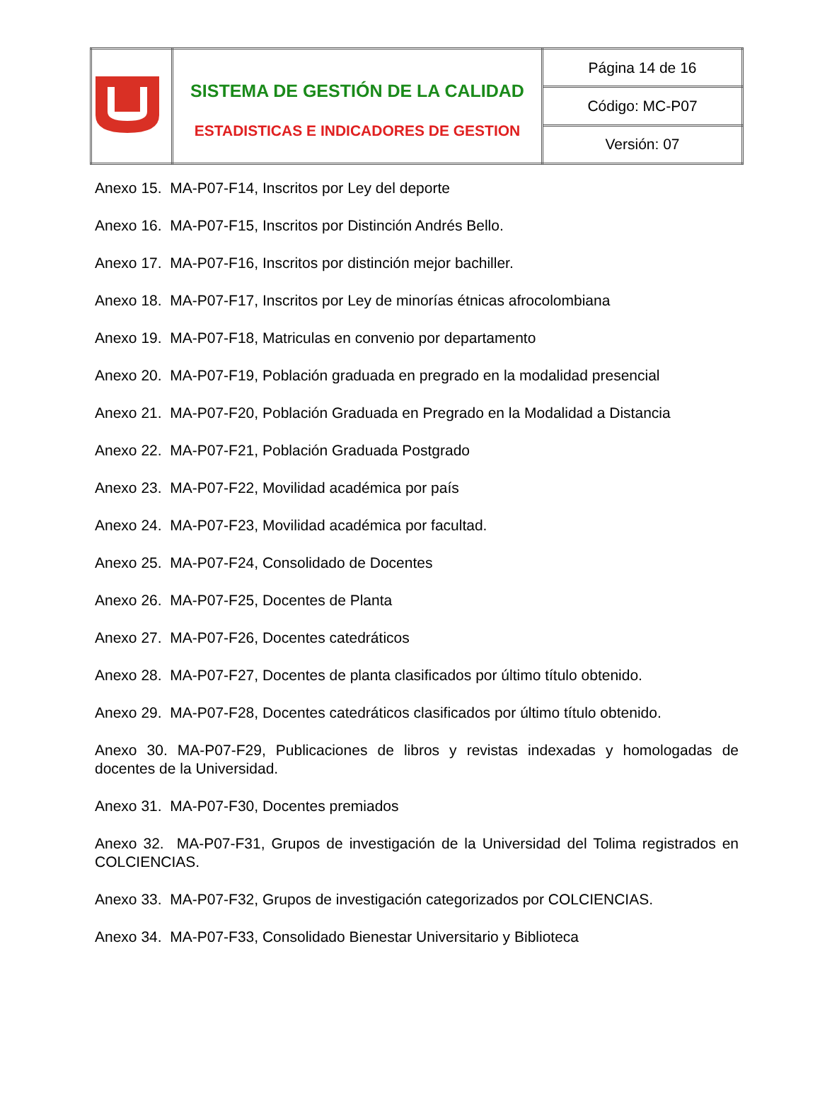| | SISTEMA DE GESTIÓN DE LA CALIDAD ESTADISTICAS E INDICADORES DE GESTION | Página 14 de 16 |
| | | Código: MC-P07 |
| | | Versión: 07 |
Anexo 15. MA-P07-F14, Inscritos por Ley del deporte
Anexo 16. MA-P07-F15, Inscritos por Distinción Andrés Bello.
Anexo 17. MA-P07-F16, Inscritos por distinción mejor bachiller.
Anexo 18. MA-P07-F17, Inscritos por Ley de minorías étnicas afrocolombiana
Anexo 19. MA-P07-F18, Matriculas en convenio por departamento
Anexo 20. MA-P07-F19, Población graduada en pregrado en la modalidad presencial
Anexo 21. MA-P07-F20, Población Graduada en Pregrado en la Modalidad a Distancia
Anexo 22. MA-P07-F21, Población Graduada Postgrado
Anexo 23. MA-P07-F22, Movilidad académica por país
Anexo 24. MA-P07-F23, Movilidad académica por facultad.
Anexo 25. MA-P07-F24, Consolidado de Docentes
Anexo 26. MA-P07-F25, Docentes de Planta
Anexo 27. MA-P07-F26, Docentes catedráticos
Anexo 28. MA-P07-F27, Docentes de planta clasificados por último título obtenido.
Anexo 29. MA-P07-F28, Docentes catedráticos clasificados por último título obtenido.
Anexo 30. MA-P07-F29, Publicaciones de libros y revistas indexadas y homologadas de docentes de la Universidad.
Anexo 31. MA-P07-F30, Docentes premiados
Anexo 32. MA-P07-F31, Grupos de investigación de la Universidad del Tolima registrados en COLCIENCIAS.
Anexo 33. MA-P07-F32, Grupos de investigación categorizados por COLCIENCIAS.
Anexo 34. MA-P07-F33, Consolidado Bienestar Universitario y Biblioteca